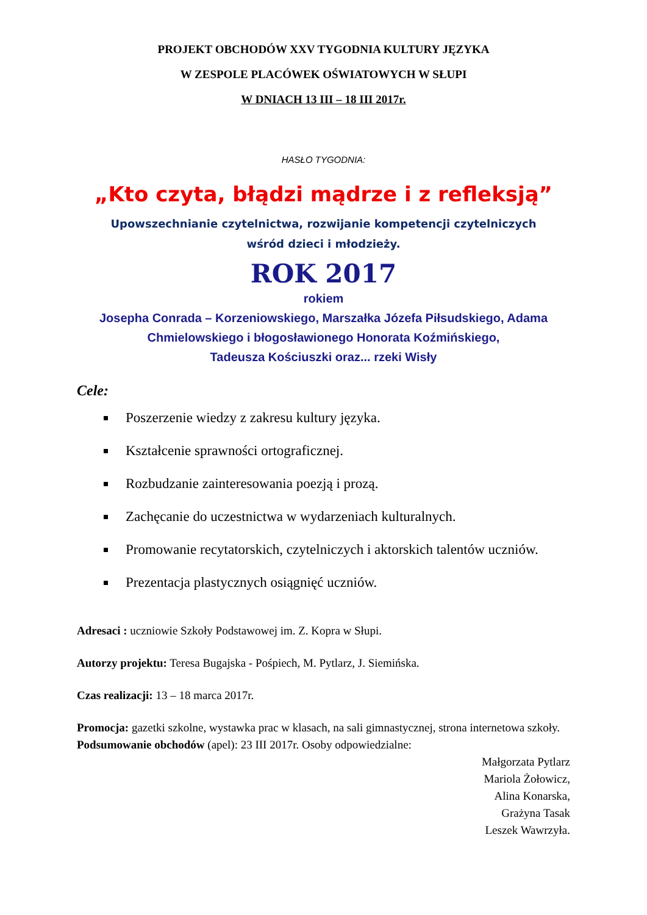PROJEKT OBCHODÓW XXV TYGODNIA KULTURY JĘZYKA
W ZESPOLE PLACÓWEK OŚWIATOWYCH W SŁUPI
W DNIACH 13 III – 18 III 2017r.
HASŁO TYGODNIA:
„Kto czyta, błądzi mądrze i z refleksją”
Upowszechnianie czytelnictwa, rozwijanie kompetencji czytelniczych
wśród dzieci i młodzieży.
ROK 2017
rokiem
Josepha Conrada – Korzeniowskiego, Marszałka Józefa Piłsudskiego, Adama
Chmielowskiego i błogosławionego Honorata Koźmińskiego,
Tadeusza Kościuszki oraz... rzeki Wisły
Cele:
Poszerzenie wiedzy z zakresu kultury języka.
Kształcenie sprawności ortograficznej.
Rozbudzanie zainteresowania poezją i prozą.
Zachęcanie do uczestnictwa w wydarzeniach kulturalnych.
Promowanie recytatorskich, czytelniczych i aktorskich talentów uczniów.
Prezentacja plastycznych osiągnięć uczniów.
Adresaci : uczniowie Szkoły Podstawowej im. Z. Kopra w Słupi.
Autorzy projektu: Teresa Bugajska - Pośpiech, M. Pytlarz, J. Siemińska.
Czas realizacji: 13 – 18 marca 2017r.
Promocja: gazetki szkolne, wystawka prac w klasach, na sali gimnastycznej, strona internetowa szkoły.
Podsumowanie obchodów (apel): 23 III 2017r. Osoby odpowiedzialne:
Małgorzata Pytlarz
Mariola Żołowicz,
Alina Konarska,
Grażyna Tasak
Leszek Wawrzyła.